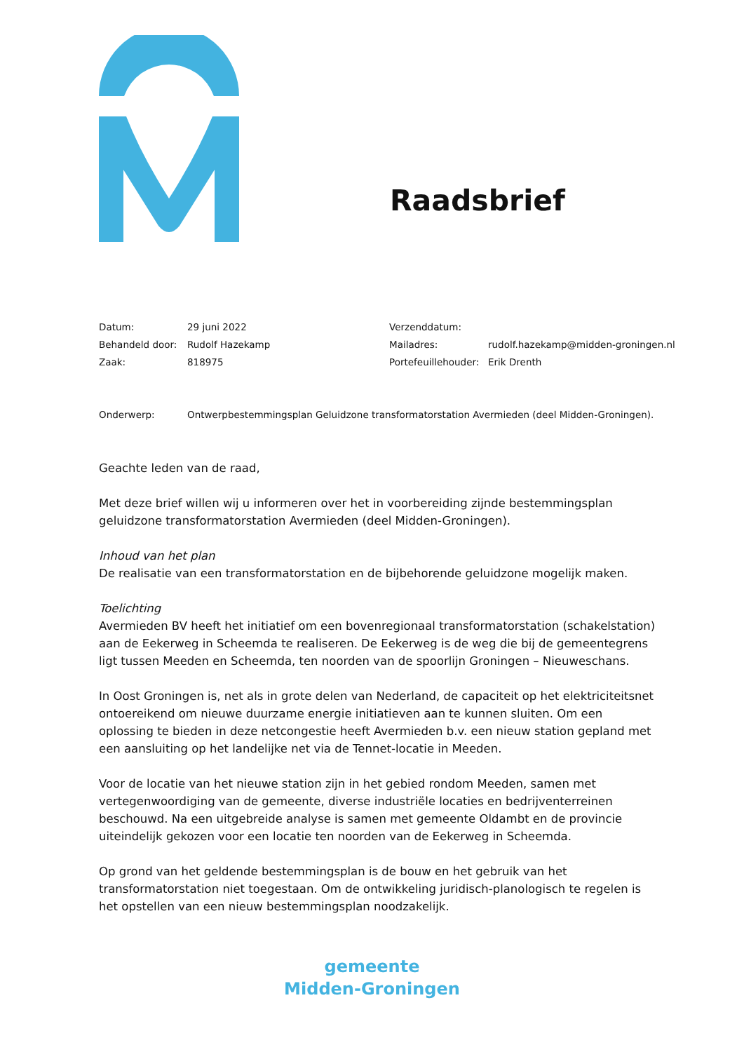Raadsbrief
| Datum: | 29 juni 2022 | Verzenddatum: | |
| Behandeld door: | Rudolf Hazekamp | Mailadres: | rudolf.hazekamp@midden-groningen.nl |
| Zaak: | 818975 | Portefeuillehouder: | Erik Drenth |
Onderwerp: Ontwerpbestemmingsplan Geluidzone transformatorstation Avermieden (deel Midden-Groningen).
Geachte leden van de raad,
Met deze brief willen wij u informeren over het in voorbereiding zijnde bestemmingsplan geluidzone transformatorstation Avermieden (deel Midden-Groningen).
Inhoud van het plan
De realisatie van een transformatorstation en de bijbehorende geluidzone mogelijk maken.
Toelichting
Avermieden BV heeft het initiatief om een bovenregionaal transformatorstation (schakelstation) aan de Eekerweg in Scheemda te realiseren. De Eekerweg is de weg die bij de gemeentegrens ligt tussen Meeden en Scheemda, ten noorden van de spoorlijn Groningen – Nieuweschans.
In Oost Groningen is, net als in grote delen van Nederland, de capaciteit op het elektriciteitsnet ontoereikend om nieuwe duurzame energie initiatieven aan te kunnen sluiten. Om een oplossing te bieden in deze netcongestie heeft Avermieden b.v. een nieuw station gepland met een aansluiting op het landelijke net via de Tennet-locatie in Meeden.
Voor de locatie van het nieuwe station zijn in het gebied rondom Meeden, samen met vertegenwoordiging van de gemeente, diverse industriële locaties en bedrijventerreinen beschouwd. Na een uitgebreide analyse is samen met gemeente Oldambt en de provincie uiteindelijk gekozen voor een locatie ten noorden van de Eekerweg in Scheemda.
Op grond van het geldende bestemmingsplan is de bouw en het gebruik van het transformatorstation niet toegestaan. Om de ontwikkeling juridisch-planologisch te regelen is het opstellen van een nieuw bestemmingsplan noodzakelijk.
gemeente
Midden-Groningen